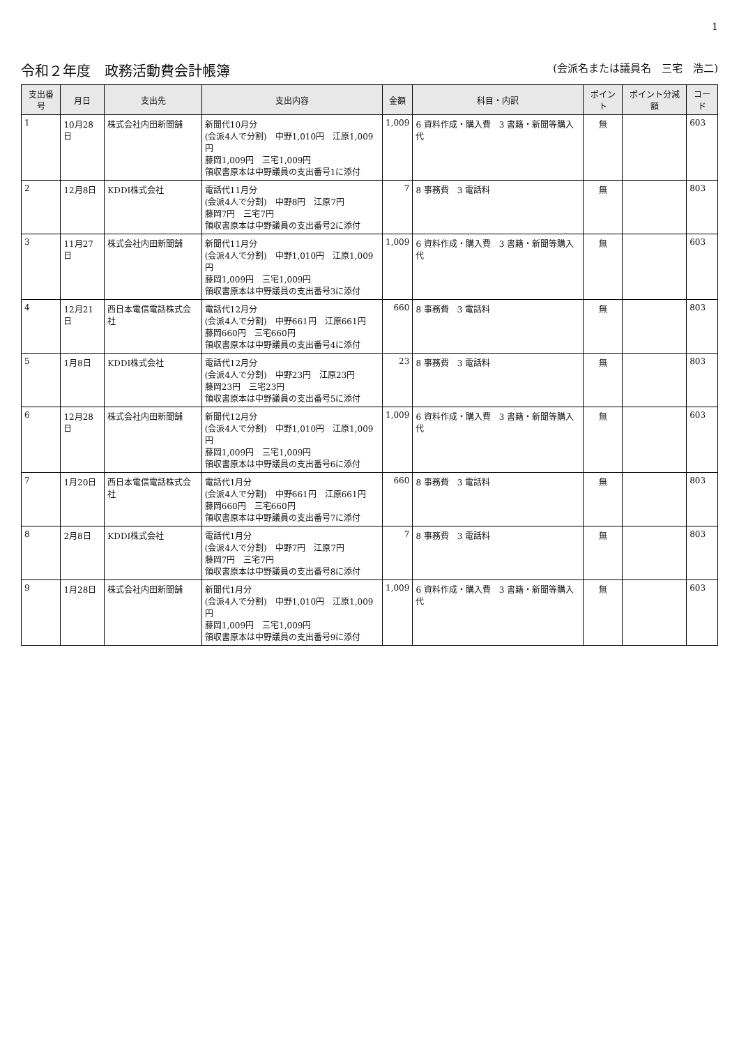1
令和２年度　政務活動費会計帳簿 (会派名または議員名　三宅　浩二)
| 支出番号 | 月日 | 支出先 | 支出内容 | 金額 | 科目・内訳 | ポイント | ポイント分減額 | コード |
| --- | --- | --- | --- | --- | --- | --- | --- | --- |
| 1 | 10月28日 | 株式会社内田新聞舗 | 新聞代10月分 (会派4人で分割) 中野1,010円 江原1,009円 藤岡1,009円 三宅1,009円 領収書原本は中野議員の支出番号1に添付 | 1,009 | 6 資料作成・購入費 3 書籍・新聞等購入代 | 無 | | 603 |
| 2 | 12月8日 | KDDI株式会社 | 電話代11月分 (会派4人で分割) 中野8円 江原7円 藤岡7円 三宅7円 領収書原本は中野議員の支出番号2に添付 | 7 | 8 事務費 3 電話料 | 無 | | 803 |
| 3 | 11月27日 | 株式会社内田新聞舗 | 新聞代11月分 (会派4人で分割) 中野1,010円 江原1,009円 藤岡1,009円 三宅1,009円 領収書原本は中野議員の支出番号3に添付 | 1,009 | 6 資料作成・購入費 3 書籍・新聞等購入代 | 無 | | 603 |
| 4 | 12月21日 | 西日本電信電話株式会社 | 電話代12月分 (会派4人で分割) 中野661円 江原661円 藤岡660円 三宅660円 領収書原本は中野議員の支出番号4に添付 | 660 | 8 事務費 3 電話料 | 無 | | 803 |
| 5 | 1月8日 | KDDI株式会社 | 電話代12月分 (会派4人で分割) 中野23円 江原23円 藤岡23円 三宅23円 領収書原本は中野議員の支出番号5に添付 | 23 | 8 事務費 3 電話料 | 無 | | 803 |
| 6 | 12月28日 | 株式会社内田新聞舗 | 新聞代12月分 (会派4人で分割) 中野1,010円 江原1,009円 藤岡1,009円 三宅1,009円 領収書原本は中野議員の支出番号6に添付 | 1,009 | 6 資料作成・購入費 3 書籍・新聞等購入代 | 無 | | 603 |
| 7 | 1月20日 | 西日本電信電話株式会社 | 電話代1月分 (会派4人で分割) 中野661円 江原661円 藤岡660円 三宅660円 領収書原本は中野議員の支出番号7に添付 | 660 | 8 事務費 3 電話料 | 無 | | 803 |
| 8 | 2月8日 | KDDI株式会社 | 電話代1月分 (会派4人で分割) 中野7円 江原7円 藤岡7円 三宅7円 領収書原本は中野議員の支出番号8に添付 | 7 | 8 事務費 3 電話料 | 無 | | 803 |
| 9 | 1月28日 | 株式会社内田新聞舗 | 新聞代1月分 (会派4人で分割) 中野1,010円 江原1,009円 藤岡1,009円 三宅1,009円 領収書原本は中野議員の支出番号9に添付 | 1,009 | 6 資料作成・購入費 3 書籍・新聞等購入代 | 無 | | 603 |